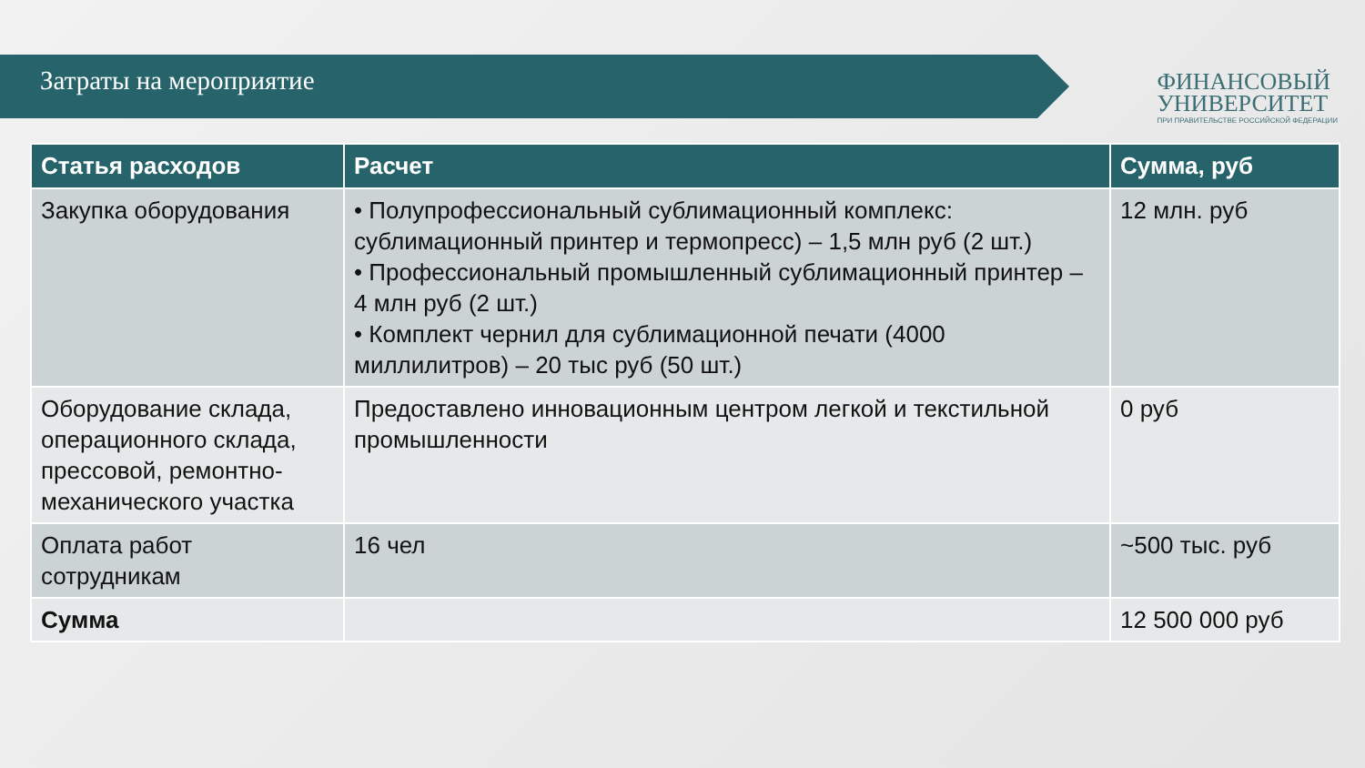Затраты на мероприятие
ФИНАНСОВЫЙ
УНИВЕРСИТЕТ
ПРИ ПРАВИТЕЛЬСТВЕ РОССИЙСКОЙ ФЕДЕРАЦИИ
| Статья расходов | Расчет | Сумма, руб |
| --- | --- | --- |
| Закупка оборудования | • Полупрофессиональный сублимационный комплекс: сублимационный принтер и термопресс) – 1,5 млн руб (2 шт.) • Профессиональный промышленный сублимационный принтер – 4 млн руб (2 шт.) • Комплект чернил для сублимационной печати (4000 миллилитров) – 20 тыс руб (50 шт.) | 12 млн. руб |
| Оборудование склада, операционного склада, прессовой, ремонтно-механического участка | Предоставлено инновационным центром легкой и текстильной промышленности | 0 руб |
| Оплата работ сотрудникам | 16 чел | ~500 тыс. руб |
| Сумма | | 12 500 000 руб |